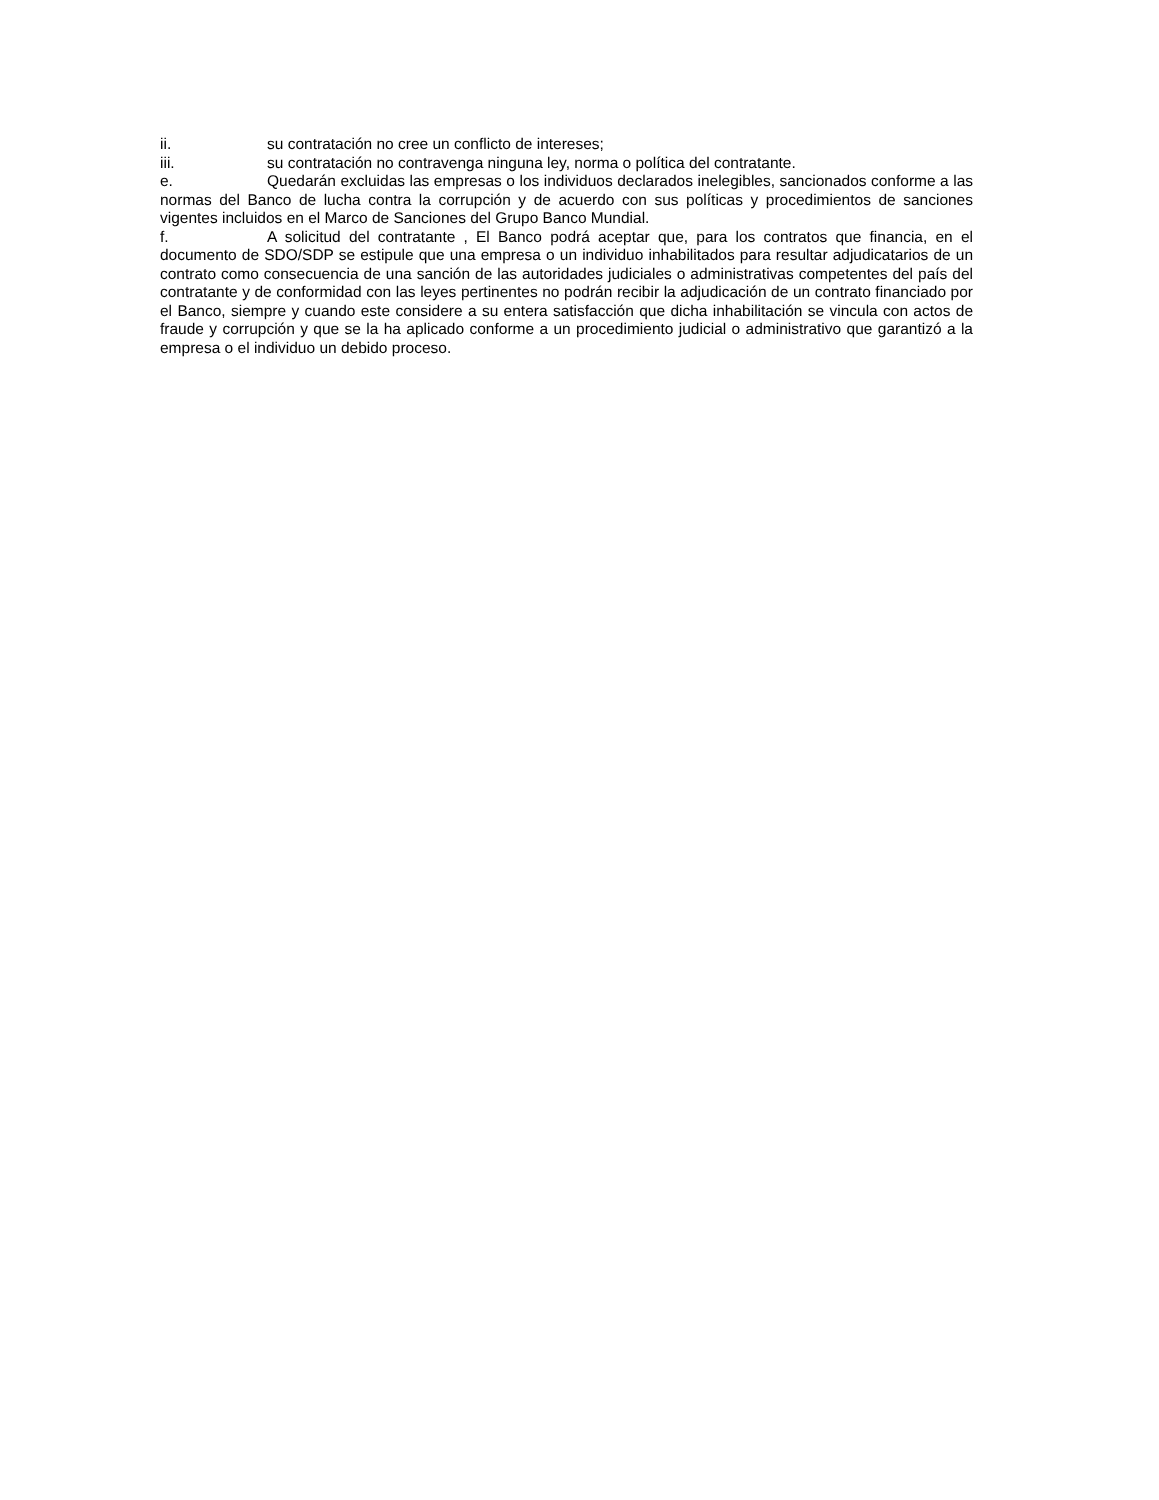ii. su contratación no cree un conflicto de intereses;
iii. su contratación no contravenga ninguna ley, norma o política del contratante.
e. Quedarán excluidas las empresas o los individuos declarados inelegibles, sancionados conforme a las normas del Banco de lucha contra la corrupción y de acuerdo con sus políticas y procedimientos de sanciones vigentes incluidos en el Marco de Sanciones del Grupo Banco Mundial.
f. A solicitud del contratante , El Banco podrá aceptar que, para los contratos que financia, en el documento de SDO/SDP se estipule que una empresa o un individuo inhabilitados para resultar adjudicatarios de un contrato como consecuencia de una sanción de las autoridades judiciales o administrativas competentes del país del contratante y de conformidad con las leyes pertinentes no podrán recibir la adjudicación de un contrato financiado por el Banco, siempre y cuando este considere a su entera satisfacción que dicha inhabilitación se vincula con actos de fraude y corrupción y que se la ha aplicado conforme a un procedimiento judicial o administrativo que garantizó a la empresa o el individuo un debido proceso.